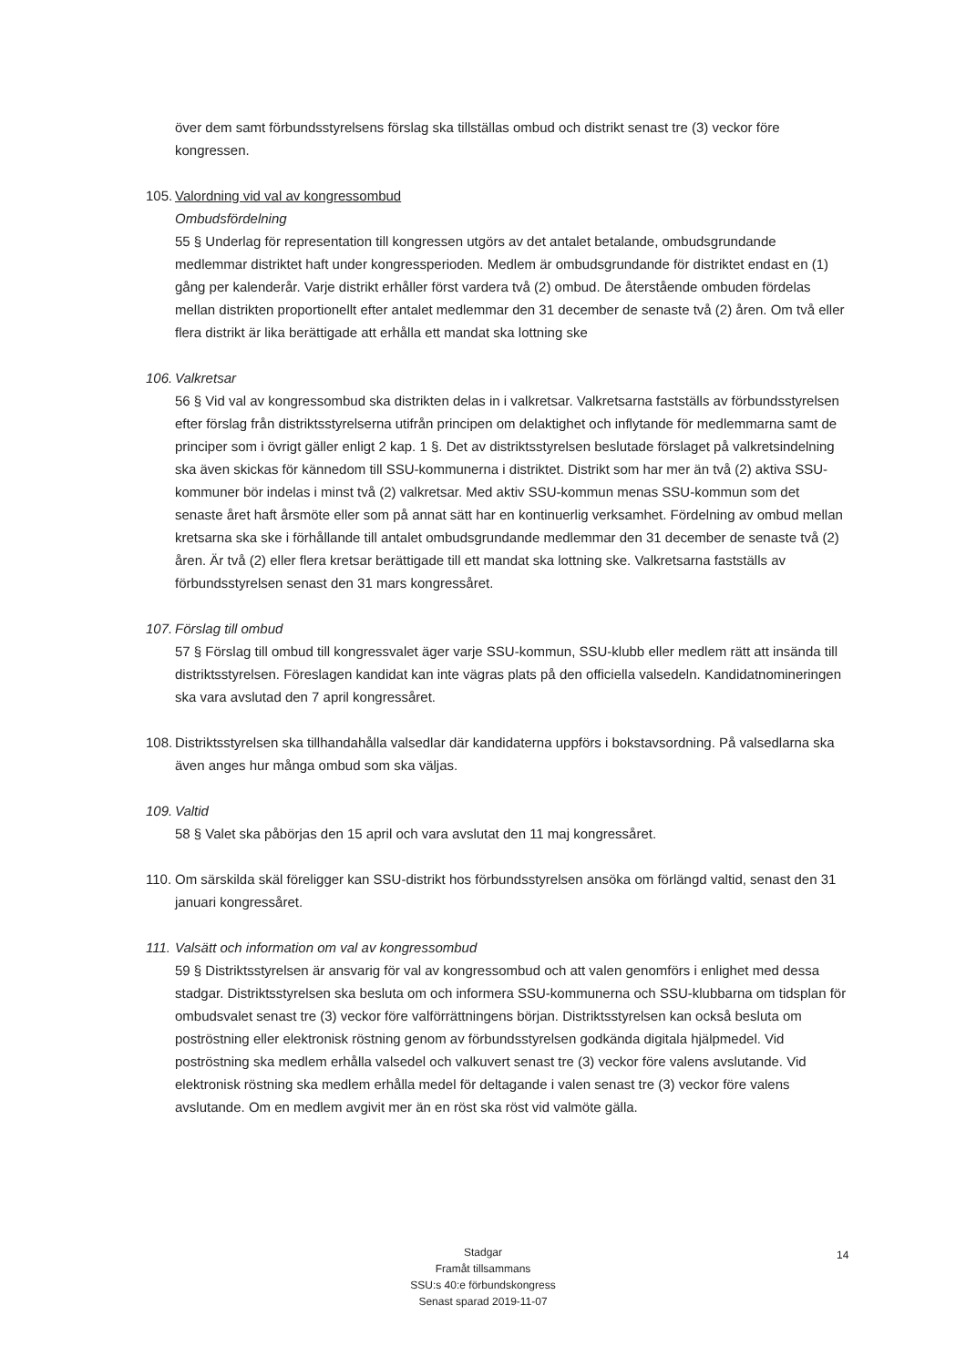över dem samt förbundsstyrelsens förslag ska tillställas ombud och distrikt senast tre (3) veckor före kongressen.
105.
Valordning vid val av kongressombud
Ombudsfördelning
55 § Underlag för representation till kongressen utgörs av det antalet betalande, ombudsgrundande medlemmar distriktet haft under kongressperioden. Medlem är ombudsgrundande för distriktet endast en (1) gång per kalenderår. Varje distrikt erhåller först vardera två (2) ombud. De återstående ombuden fördelas mellan distrikten proportionellt efter antalet medlemmar den 31 december de senaste två (2) åren. Om två eller flera distrikt är lika berättigade att erhålla ett mandat ska lottning ske
106.
Valkretsar
56 § Vid val av kongressombud ska distrikten delas in i valkretsar. Valkretsarna fastställs av förbundsstyrelsen efter förslag från distriktsstyrelserna utifrån principen om delaktighet och inflytande för medlemmarna samt de principer som i övrigt gäller enligt 2 kap. 1 §. Det av distriktsstyrelsen beslutade förslaget på valkretsindelning ska även skickas för kännedom till SSU-kommunerna i distriktet. Distrikt som har mer än två (2) aktiva SSU-kommuner bör indelas i minst två (2) valkretsar. Med aktiv SSU-kommun menas SSU-kommun som det senaste året haft årsmöte eller som på annat sätt har en kontinuerlig verksamhet. Fördelning av ombud mellan kretsarna ska ske i förhållande till antalet ombudsgrundande medlemmar den 31 december de senaste två (2) åren. Är två (2) eller flera kretsar berättigade till ett mandat ska lottning ske. Valkretsarna fastställs av förbundsstyrelsen senast den 31 mars kongressåret.
107.
Förslag till ombud
57 § Förslag till ombud till kongressvalet äger varje SSU-kommun, SSU-klubb eller medlem rätt att insända till distriktsstyrelsen. Föreslagen kandidat kan inte vägras plats på den officiella valsedeln. Kandidatnomineringen ska vara avslutad den 7 april kongressåret.
108.
Distriktsstyrelsen ska tillhandahålla valsedlar där kandidaterna uppförs i bokstavsordning. På valsedlarna ska även anges hur många ombud som ska väljas.
109.
Valtid
58 § Valet ska påbörjas den 15 april och vara avslutat den 11 maj kongressåret.
110.
Om särskilda skäl föreligger kan SSU-distrikt hos förbundsstyrelsen ansöka om förlängd valtid, senast den 31 januari kongressåret.
111.
Valsätt och information om val av kongressombud
59 § Distriktsstyrelsen är ansvarig för val av kongressombud och att valen genomförs i enlighet med dessa stadgar. Distriktsstyrelsen ska besluta om och informera SSU-kommunerna och SSU-klubbarna om tidsplan för ombudsvalet senast tre (3) veckor före valförrättningens början. Distriktsstyrelsen kan också besluta om poströstning eller elektronisk röstning genom av förbundsstyrelsen godkända digitala hjälpmedel. Vid poströstning ska medlem erhålla valsedel och valkuvert senast tre (3) veckor före valens avslutande. Vid elektronisk röstning ska medlem erhålla medel för deltagande i valen senast tre (3) veckor före valens avslutande. Om en medlem avgivit mer än en röst ska röst vid valmöte gälla.
Stadgar
Framåt tillsammans
SSU:s 40:e förbundskongress
Senast sparad 2019-11-07
14